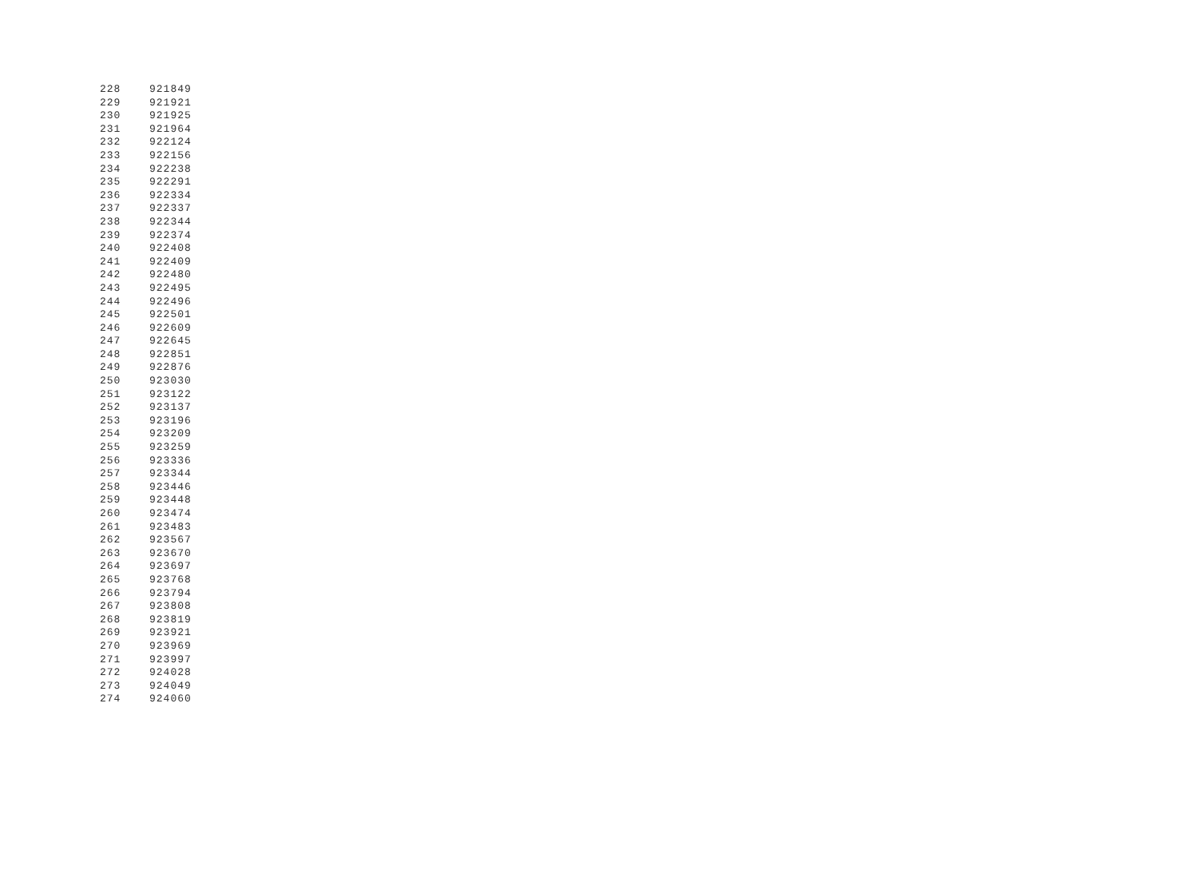| 228 | 921849 |
| 229 | 921921 |
| 230 | 921925 |
| 231 | 921964 |
| 232 | 922124 |
| 233 | 922156 |
| 234 | 922238 |
| 235 | 922291 |
| 236 | 922334 |
| 237 | 922337 |
| 238 | 922344 |
| 239 | 922374 |
| 240 | 922408 |
| 241 | 922409 |
| 242 | 922480 |
| 243 | 922495 |
| 244 | 922496 |
| 245 | 922501 |
| 246 | 922609 |
| 247 | 922645 |
| 248 | 922851 |
| 249 | 922876 |
| 250 | 923030 |
| 251 | 923122 |
| 252 | 923137 |
| 253 | 923196 |
| 254 | 923209 |
| 255 | 923259 |
| 256 | 923336 |
| 257 | 923344 |
| 258 | 923446 |
| 259 | 923448 |
| 260 | 923474 |
| 261 | 923483 |
| 262 | 923567 |
| 263 | 923670 |
| 264 | 923697 |
| 265 | 923768 |
| 266 | 923794 |
| 267 | 923808 |
| 268 | 923819 |
| 269 | 923921 |
| 270 | 923969 |
| 271 | 923997 |
| 272 | 924028 |
| 273 | 924049 |
| 274 | 924060 |